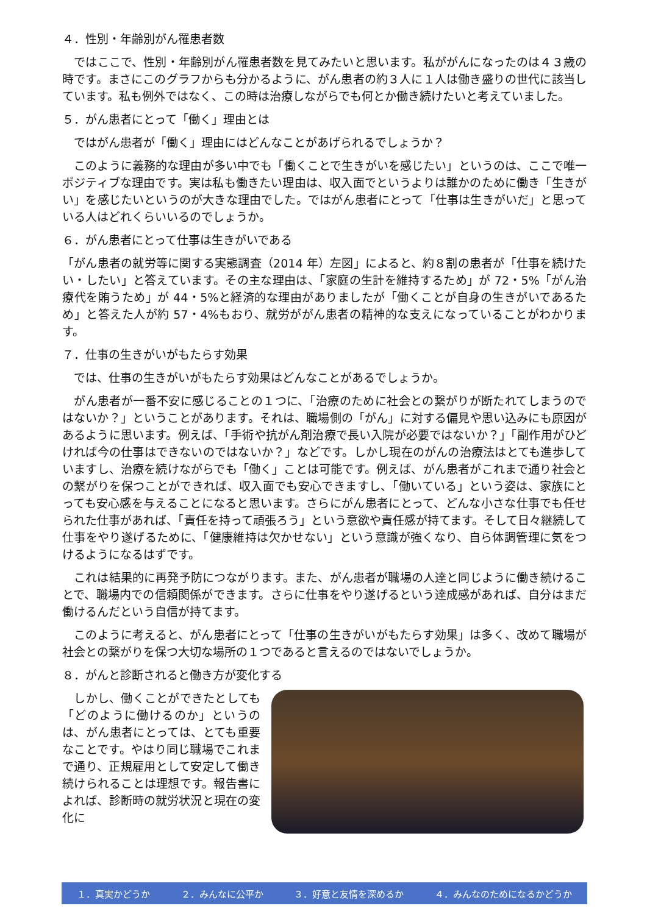４．性別・年齢別がん罹患者数
　ではここで、性別・年齢別がん罹患者数を見てみたいと思います。私ががんになったのは４３歳の時です。まさにこのグラフからも分かるように、がん患者の約３人に１人は働き盛りの世代に該当しています。私も例外ではなく、この時は治療しながらでも何とか働き続けたいと考えていました。
５．がん患者にとって「働く」理由とは
　ではがん患者が「働く」理由にはどんなことがあげられるでしょうか？
　このように義務的な理由が多い中でも「働くことで生きがいを感じたい」というのは、ここで唯一ポジティブな理由です。実は私も働きたい理由は、収入面でというよりは誰かのために働き「生きがい」を感じたいというのが大きな理由でした。ではがん患者にとって「仕事は生きがいだ」と思っている人はどれくらいいるのでしょうか。
６．がん患者にとって仕事は生きがいである
「がん患者の就労等に関する実態調査（2014 年）左図」によると、約８割の患者が「仕事を続けたい・したい」と答えています。その主な理由は、「家庭の生計を維持するため」が 72・5%「がん治療代を賄うため」が 44・5%と経済的な理由がありましたが「働くことが自身の生きがいであるため」と答えた人が約 57・4%もおり、就労ががん患者の精神的な支えになっていることがわかります。
７．仕事の生きがいがもたらす効果
　では、仕事の生きがいがもたらす効果はどんなことがあるでしょうか。
　がん患者が一番不安に感じることの１つに、「治療のために社会との繋がりが断たれてしまうのではないか？」ということがあります。それは、職場側の「がん」に対する偏見や思い込みにも原因があるように思います。例えば、「手術や抗がん剤治療で長い入院が必要ではないか？」「副作用がひどければ今の仕事はできないのではないか？」などです。しかし現在のがんの治療法はとても進歩していますし、治療を続けながらでも「働く」ことは可能です。例えば、がん患者がこれまで通り社会との繋がりを保つことができれば、収入面でも安心できますし、「働いている」という姿は、家族にとっても安心感を与えることになると思います。さらにがん患者にとって、どんな小さな仕事でも任せられた仕事があれば、「責任を持って頑張ろう」という意欲や責任感が持てます。そして日々継続して仕事をやり遂げるために、「健康維持は欠かせない」という意識が強くなり、自ら体調管理に気をつけるようになるはずです。
　これは結果的に再発予防につながります。また、がん患者が職場の人達と同じように働き続けることで、職場内での信頼関係ができます。さらに仕事をやり遂げるという達成感があれば、自分はまだ働けるんだという自信が持てます。
　このように考えると、がん患者にとって「仕事の生きがいがもたらす効果」は多く、改めて職場が社会との繋がりを保つ大切な場所の１つであると言えるのではないでしょうか。
８．がんと診断されると働き方が変化する
　しかし、働くことができたとしても「どのように働けるのか」というのは、がん患者にとっては、とても重要なことです。やはり同じ職場でこれまで通り、正規雇用として安定して働き続けられることは理想です。報告書によれば、診断時の就労状況と現在の変化に
１．真実かどうか ２．みんなに公平か ３．好意と友情を深めるか ４．みんなのためになるかどうか